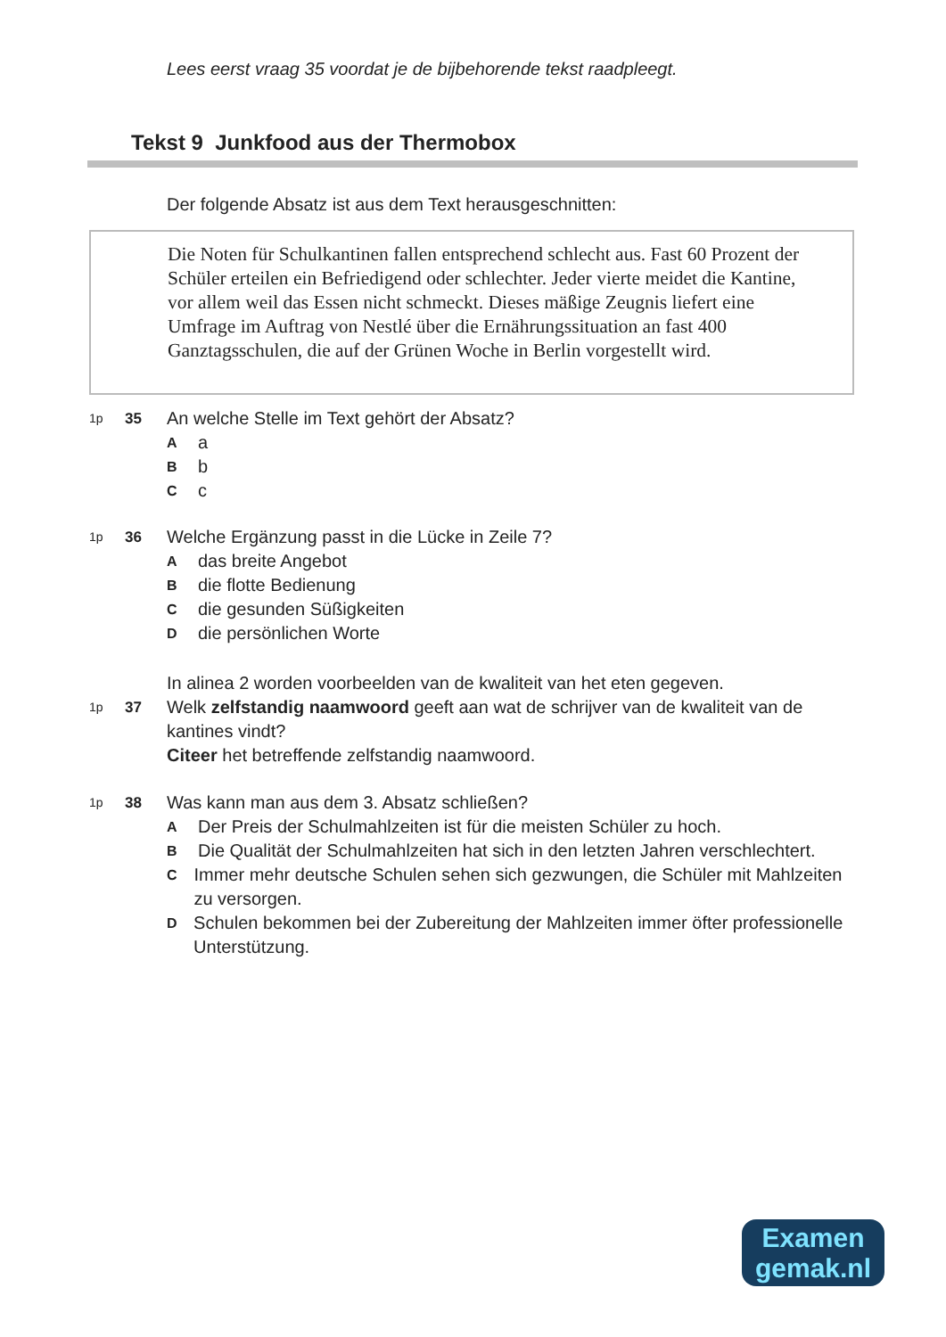Lees eerst vraag 35 voordat je de bijbehorende tekst raadpleegt.
Tekst 9 Junkfood aus der Thermobox
Der folgende Absatz ist aus dem Text herausgeschnitten:
Die Noten für Schulkantinen fallen entsprechend schlecht aus. Fast 60 Prozent der Schüler erteilen ein Befriedigend oder schlechter. Jeder vierte meidet die Kantine, vor allem weil das Essen nicht schmeckt. Dieses mäßige Zeugnis liefert eine Umfrage im Auftrag von Nestlé über die Ernährungssituation an fast 400 Ganztagsschulen, die auf der Grünen Woche in Berlin vorgestellt wird.
1p 35
An welche Stelle im Text gehört der Absatz?
Aa
Bb
Cc
1p 36
Welche Ergänzung passt in die Lücke in Zeile 7?
Adas breite Angebot
Bdie flotte Bedienung
Cdie gesunden Süßigkeiten
Ddie persönlichen Worte
In alinea 2 worden voorbeelden van de kwaliteit van het eten gegeven.
1p 37
Welk zelfstandig naamwoord geeft aan wat de schrijver van de kwaliteit van de kantines vindt?
Citeer het betreffende zelfstandig naamwoord.
1p 38
Was kann man aus dem 3. Absatz schließen?
A Der Preis der Schulmahlzeiten ist für die meisten Schüler zu hoch.
B Die Qualität der Schulmahlzeiten hat sich in den letzten Jahren verschlechtert.
C Immer mehr deutsche Schulen sehen sich gezwungen, die Schüler mit Mahlzeiten zu versorgen.
D Schulen bekommen bei der Zubereitung der Mahlzeiten immer öfter professionelle Unterstützung.
Examen
gemak.nl